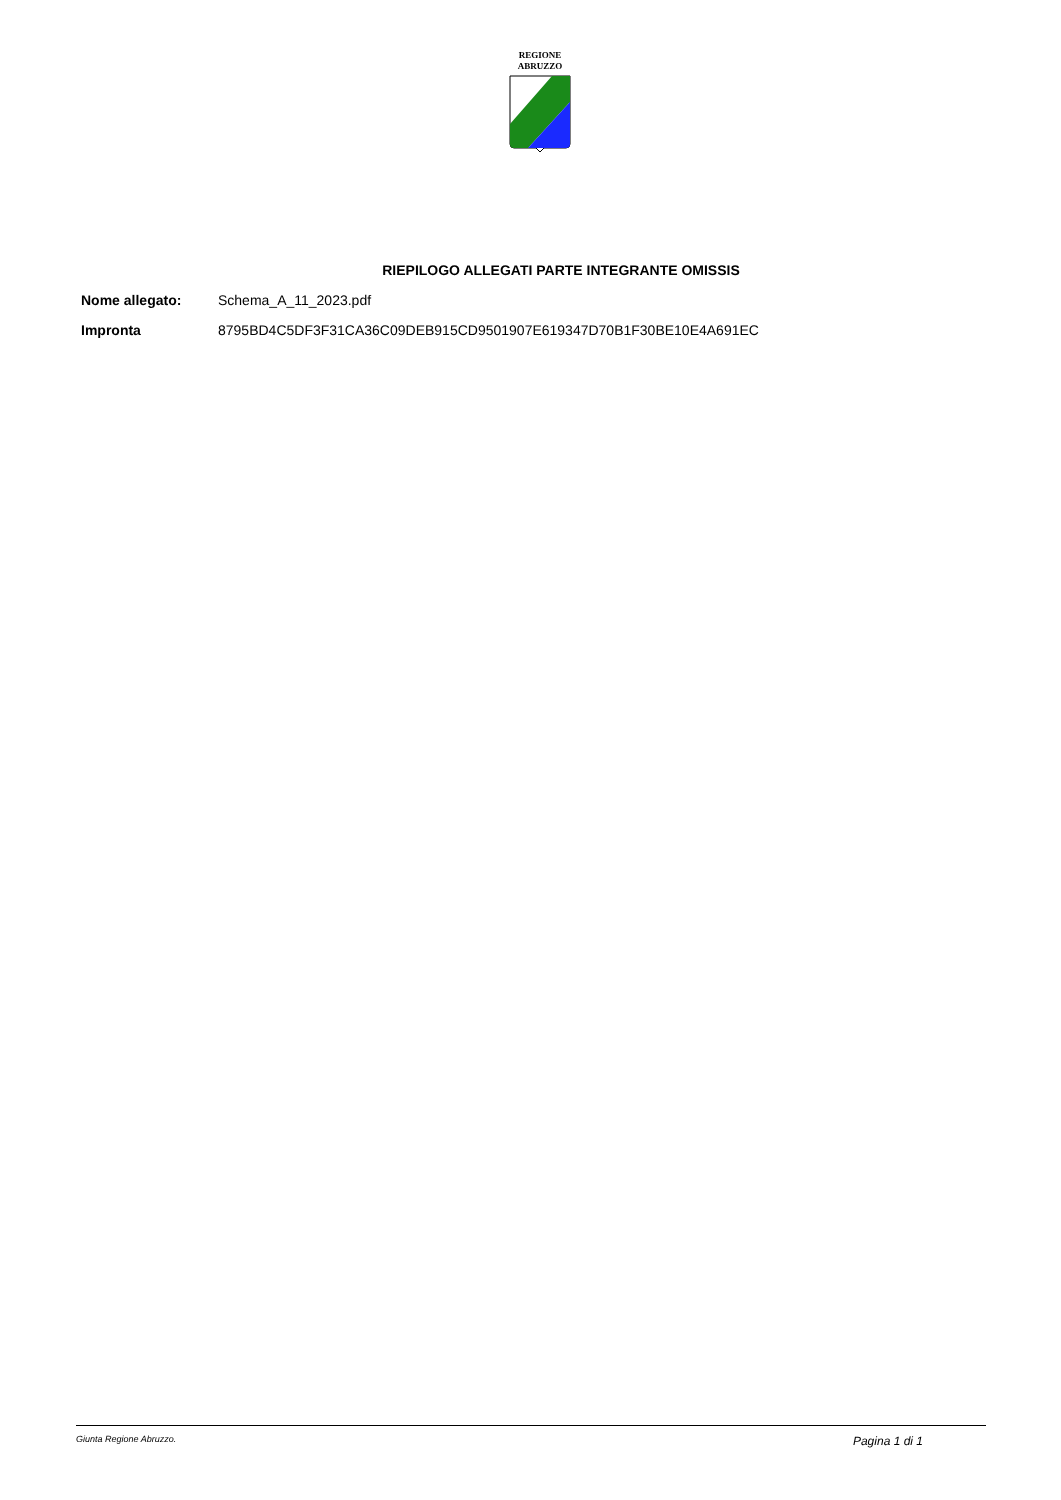REGIONE
ABRUZZO
RIEPILOGO ALLEGATI PARTE INTEGRANTE OMISSIS
Nome allegato: Schema_A_11_2023.pdf
Impronta 8795BD4C5DF3F31CA36C09DEB915CD9501907E619347D70B1F30BE10E4A691EC
Giunta Regione Abruzzo. Pagina 1 di 1